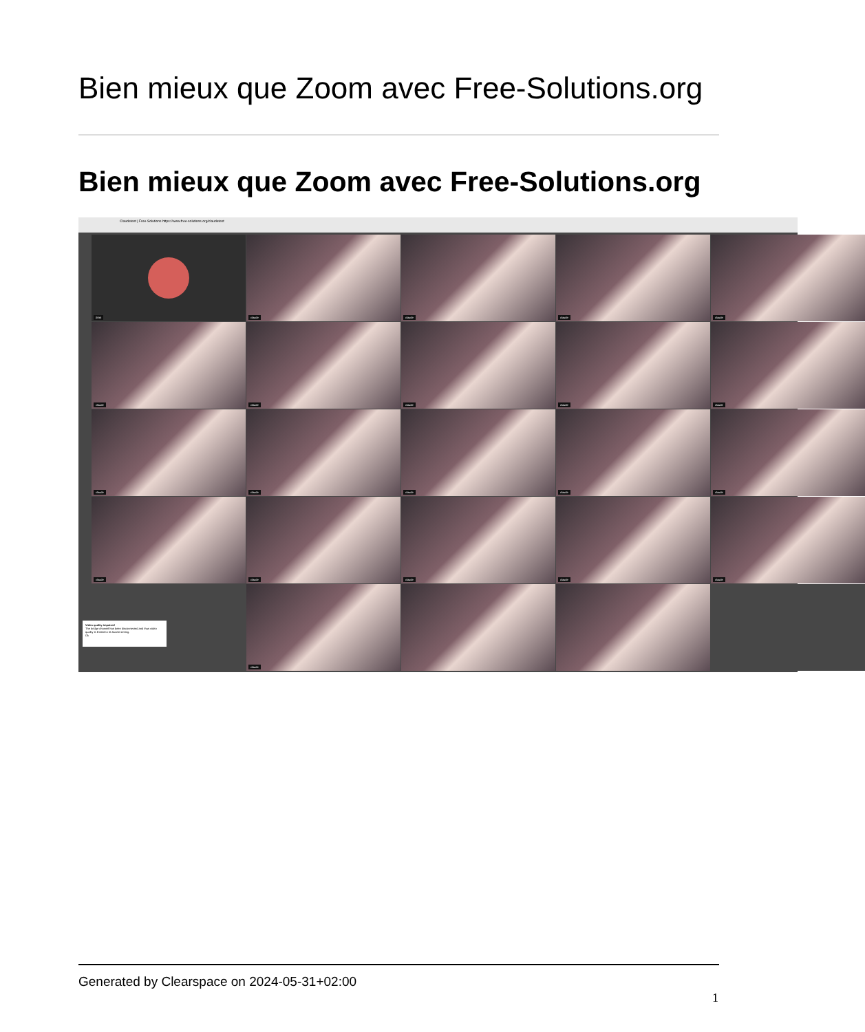Bien mieux que Zoom avec Free-Solutions.org
Bien mieux que Zoom avec Free-Solutions.org
Claudetest | Free-Solutions https://www.free-solutions.org/claudetest
(Me)
claude
claude
claude
claude
claude
claude
claude
claude
claude
claude
claude
claude
claude
claude
claude
claude
claude
claude
claude
claude
Video quality impaired
The bridge channel has been disconnected and thus video quality is limited to its lowest setting.
Ok
Generated by Clearspace on 2024-05-31+02:00
1